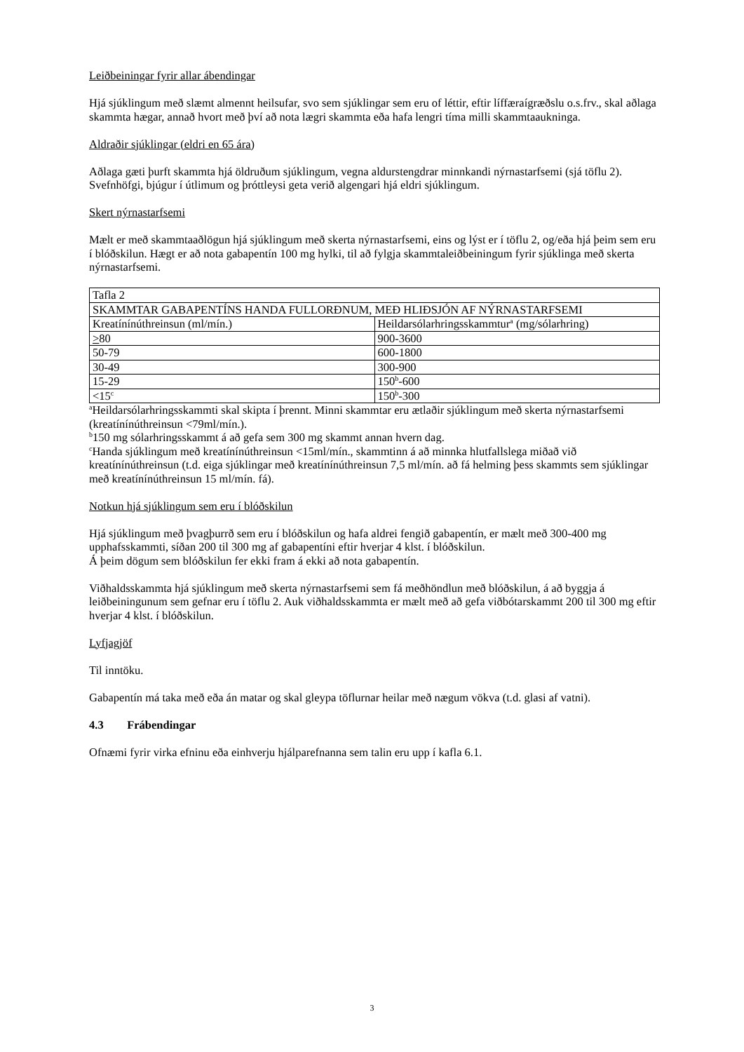Leiðbeiningar fyrir allar ábendingar
Hjá sjúklingum með slæmt almennt heilsufar, svo sem sjúklingar sem eru of léttir, eftir líffæraígræðslu o.s.frv., skal aðlaga skammta hægar, annað hvort með því að nota lægri skammta eða hafa lengri tíma milli skammtaaukninga.
Aldraðir sjúklingar (eldri en 65 ára)
Aðlaga gæti þurft skammta hjá öldruðum sjúklingum, vegna aldurstengdrar minnkandi nýrnastarfsemi (sjá töflu 2). Svefnhöfgi, bjúgur í útlimum og þróttleysi geta verið algengari hjá eldri sjúklingum.
Skert nýrnastarfsemi
Mælt er með skammtaaðlögun hjá sjúklingum með skerta nýrnastarfsemi, eins og lýst er í töflu 2, og/eða hjá þeim sem eru í blóðskilun. Hægt er að nota gabapentín 100 mg hylki, til að fylgja skammtaleiðbeiningum fyrir sjúklinga með skerta nýrnastarfsemi.
| Tafla 2 | |
| SKAMMTAR GABAPENTÍNS HANDA FULLORÐNUM, MEÐ HLIÐSJÓN AF NÝRNASTARFSEMI | |
| Kreatínínúthreinsun (ml/mín.) | Heildarsólarhringsskammtur<sup>a</sup> (mg/sólarhring) |
| > 80 | 900-3600 |
| 50-79 | 600-1800 |
| 30-49 | 300-900 |
| 15-29 | 150<sup>b</sup>-600 |
| <15<sup>c</sup> | 150<sup>b</sup>-300 |
<sup>a</sup> Heildarsólarhringsskammti skal skipta í þrennt. Minni skammtar eru ætlaðir sjúklingum með skerta nýrnastarfsemi (kreatínínúthreinsun <79ml/mín.).
<sup>b</sup> 150 mg sólarhringsskammt á að gefa sem 300 mg skammt annan hvern dag.
<sup>c</sup> Handa sjúklingum með kreatínínúthreinsun <15ml/mín., skammtinn á að minnka hlutfallslega miðað við kreatínínúthreinsun (t.d. eiga sjúklingar með kreatínínúthreinsun 7,5 ml/mín. að fá helming þess skammts sem sjúklingar með kreatínínúthreinsun 15 ml/mín. fá).
Notkun hjá sjúklingum sem eru í blóðskilun
Hjá sjúklingum með þvagþurrð sem eru í blóðskilun og hafa aldrei fengið gabapentín, er mælt með 300-400 mg upphafsskammti, síðan 200 til 300 mg af gabapentíni eftir hverjar 4 klst. í blóðskilun.
Á þeim dögum sem blóðskilun fer ekki fram á ekki að nota gabapentín.
Viðhaldsskammta hjá sjúklingum með skerta nýrnastarfsemi sem fá meðhöndlun með blóðskilun, á að byggja á leiðbeiningunum sem gefnar eru í töflu 2. Auk viðhaldsskammta er mælt með að gefa viðbótarskammt 200 til 300 mg eftir hverjar 4 klst. í blóðskilun.
Lyfjagjöf
Til inntöku.
Gabapentín má taka með eða án matar og skal gleypa töflurnar heilar með nægum vökva (t.d. glasi af vatni).
4.3 Frábendingar
Ofnæmi fyrir virka efninu eða einhverju hjálparefnanna sem talin eru upp í kafla 6.1.
3